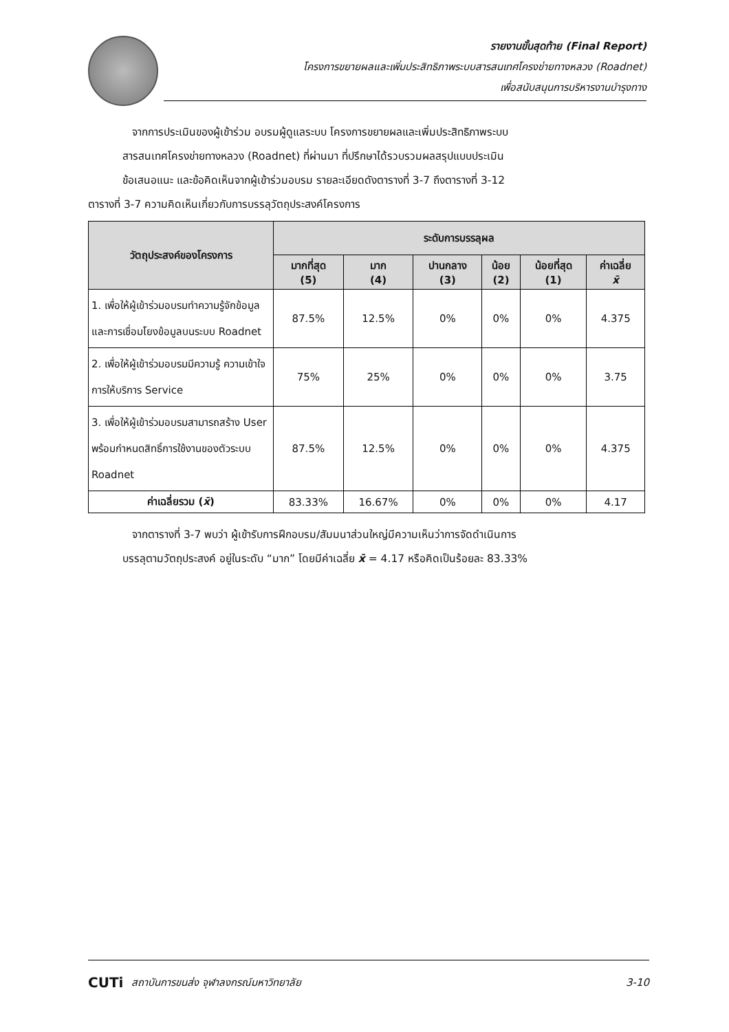รายงานขั้นสุดท้าย (Final Report)
โครงการขยายผลและเพิ่มประสิทธิภาพระบบสารสนเทศโครงข่ายทางหลวง (Roadnet)
เพื่อสนับสนุนการบริหารงานบำรุงทาง
จากการประเมินของผู้เข้าร่วม อบรมผู้ดูแลระบบ โครงการขยายผลและเพิ่มประสิทธิภาพระบบ
สารสนเทศโครงข่ายทางหลวง (Roadnet) ที่ผ่านมา ที่ปรึกษาได้รวบรวมผลสรุปแบบประเมิน
ข้อเสนอแนะ และข้อคิดเห็นจากผู้เข้าร่วมอบรม รายละเอียดดังตารางที่ 3-7 ถึงตารางที่ 3-12
ตารางที่ 3-7 ความคิดเห็นเกี่ยวกับการบรรลุวัตถุประสงค์โครงการ
| วัตถุประสงค์ของโครงการ | ระดับการบรรลุผล | | | | | |
| --- | --- | --- | --- | --- | --- | --- |
| | มากที่สุด (5) | มาก (4) | ปานกลาง (3) | น้อย (2) | น้อยที่สุด (1) | ค่าเฉลี่ย x̄ |
| 1. เพื่อให้ผู้เข้าร่วมอบรมทำความรู้จักข้อมูล และการเชื่อมโยงข้อมูลบนระบบ Roadnet | 87.5% | 12.5% | 0% | 0% | 0% | 4.375 |
| 2. เพื่อให้ผู้เข้าร่วมอบรมมีความรู้ ความเข้าใจ การให้บริการ Service | 75% | 25% | 0% | 0% | 0% | 3.75 |
| 3. เพื่อให้ผู้เข้าร่วมอบรมสามารถสร้าง User พร้อมกำหนดสิทธิ์การใช้งานของตัวระบบ Roadnet | 87.5% | 12.5% | 0% | 0% | 0% | 4.375 |
| ค่าเฉลี่ยรวม ( x̄ ) | 83.33% | 16.67% | 0% | 0% | 0% | 4.17 |
จากตารางที่ 3-7 พบว่า ผู้เข้ารับการฝึกอบรม/สัมมนาส่วนใหญ่มีความเห็นว่าการจัดดำเนินการ
บรรลุตามวัตถุประสงค์ อยู่ในระดับ “มาก” โดยมีค่าเฉลี่ย x̄ = 4.17 หรือคิดเป็นร้อยละ 83.33%
CUTi สถาบันการขนส่ง จุฬาลงกรณ์มหาวิทยาลัย 3-10